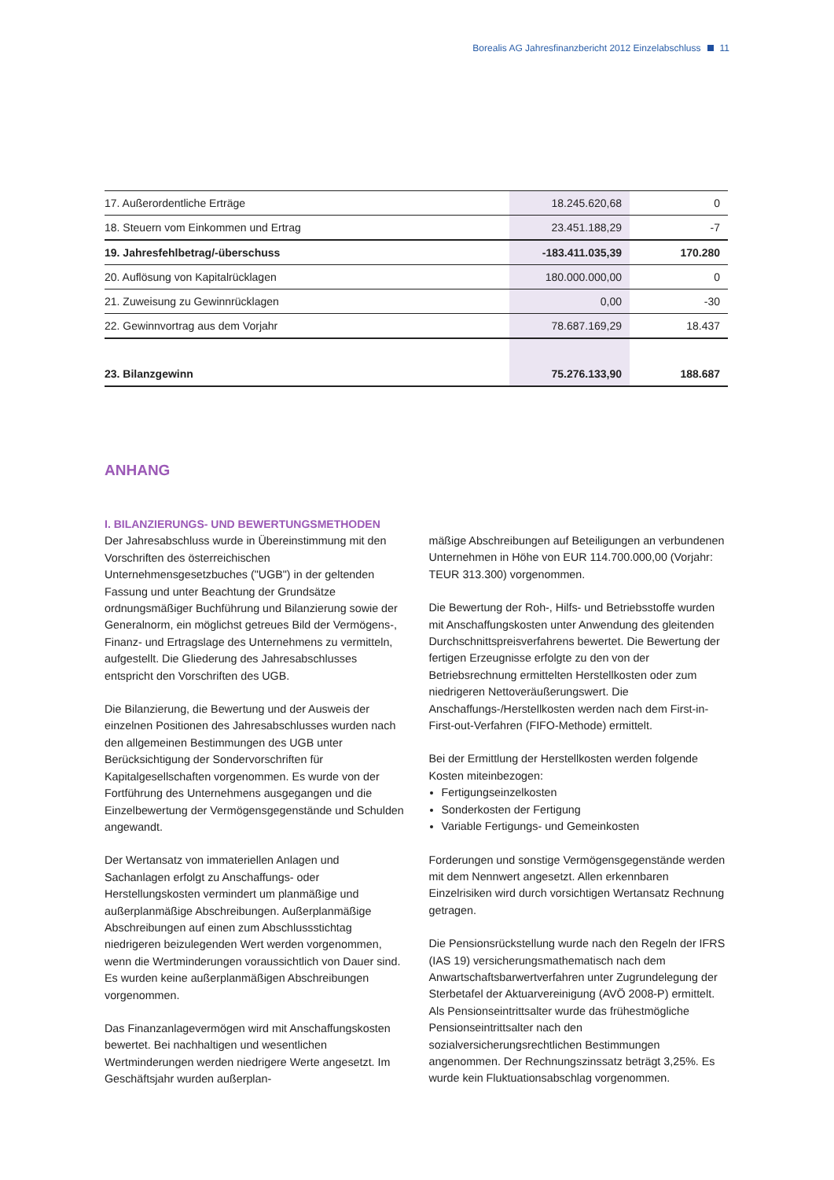Borealis AG Jahresfinanzbericht 2012 Einzelabschluss 11
| 17. Außerordentliche Erträge | 18.245.620,68 | 0 |
| 18. Steuern vom Einkommen und Ertrag | 23.451.188,29 | -7 |
| 19. Jahresfehlbetrag/-überschuss | -183.411.035,39 | 170.280 |
| 20. Auflösung von Kapitalrücklagen | 180.000.000,00 | 0 |
| 21. Zuweisung zu Gewinnrücklagen | 0,00 | -30 |
| 22. Gewinnvortrag aus dem Vorjahr | 78.687.169,29 | 18.437 |
| 23. Bilanzgewinn | 75.276.133,90 | 188.687 |
ANHANG
I. BILANZIERUNGS- UND BEWERTUNGSMETHODEN
Der Jahresabschluss wurde in Übereinstimmung mit den Vorschriften des österreichischen Unternehmensgesetzbuches ("UGB") in der geltenden Fassung und unter Beachtung der Grundsätze ordnungsmäßiger Buchführung und Bilanzierung sowie der Generalnorm, ein möglichst getreues Bild der Vermögens-, Finanz- und Ertragslage des Unternehmens zu vermitteln, aufgestellt. Die Gliederung des Jahresabschlusses entspricht den Vorschriften des UGB.
Die Bilanzierung, die Bewertung und der Ausweis der einzelnen Positionen des Jahresabschlusses wurden nach den allgemeinen Bestimmungen des UGB unter Berücksichtigung der Sondervorschriften für Kapitalgesellschaften vorgenommen. Es wurde von der Fortführung des Unternehmens ausgegangen und die Einzelbewertung der Vermögensgegenstände und Schulden angewandt.
Der Wertansatz von immateriellen Anlagen und Sachanlagen erfolgt zu Anschaffungs- oder Herstellungskosten vermindert um planmäßige und außerplanmäßige Abschreibungen. Außerplanmäßige Abschreibungen auf einen zum Abschlussstichtag niedrigeren beizulegenden Wert werden vorgenommen, wenn die Wertminderungen voraussichtlich von Dauer sind. Es wurden keine außerplanmäßigen Abschreibungen vorgenommen.
Das Finanzanlagevermögen wird mit Anschaffungskosten bewertet. Bei nachhaltigen und wesentlichen Wertminderungen werden niedrigere Werte angesetzt. Im Geschäftsjahr wurden außerplan-
mäßige Abschreibungen auf Beteiligungen an verbundenen Unternehmen in Höhe von EUR 114.700.000,00 (Vorjahr: TEUR 313.300) vorgenommen.
Die Bewertung der Roh-, Hilfs- und Betriebsstoffe wurden mit Anschaffungskosten unter Anwendung des gleitenden Durchschnittspreisverfahrens bewertet. Die Bewertung der fertigen Erzeugnisse erfolgte zu den von der Betriebsrechnung ermittelten Herstellkosten oder zum niedrigeren Nettoveräußerungswert. Die Anschaffungs-/Herstellkosten werden nach dem First-in-First-out-Verfahren (FIFO-Methode) ermittelt.
Bei der Ermittlung der Herstellkosten werden folgende Kosten miteinbezogen:
Fertigungseinzelkosten
Sonderkosten der Fertigung
Variable Fertigungs- und Gemeinkosten
Forderungen und sonstige Vermögensgegenstände werden mit dem Nennwert angesetzt. Allen erkennbaren Einzelrisiken wird durch vorsichtigen Wertansatz Rechnung getragen.
Die Pensionsrückstellung wurde nach den Regeln der IFRS (IAS 19) versicherungsmathematisch nach dem Anwartschaftsbarwertverfahren unter Zugrundelegung der Sterbetafel der Aktuarvereinigung (AVÖ 2008-P) ermittelt. Als Pensionseintrittsalter wurde das frühestmögliche Pensionseintrittsalter nach den sozialversicherungsrechtlichen Bestimmungen angenommen. Der Rechnungszinssatz beträgt 3,25%. Es wurde kein Fluktuationsabschlag vorgenommen.